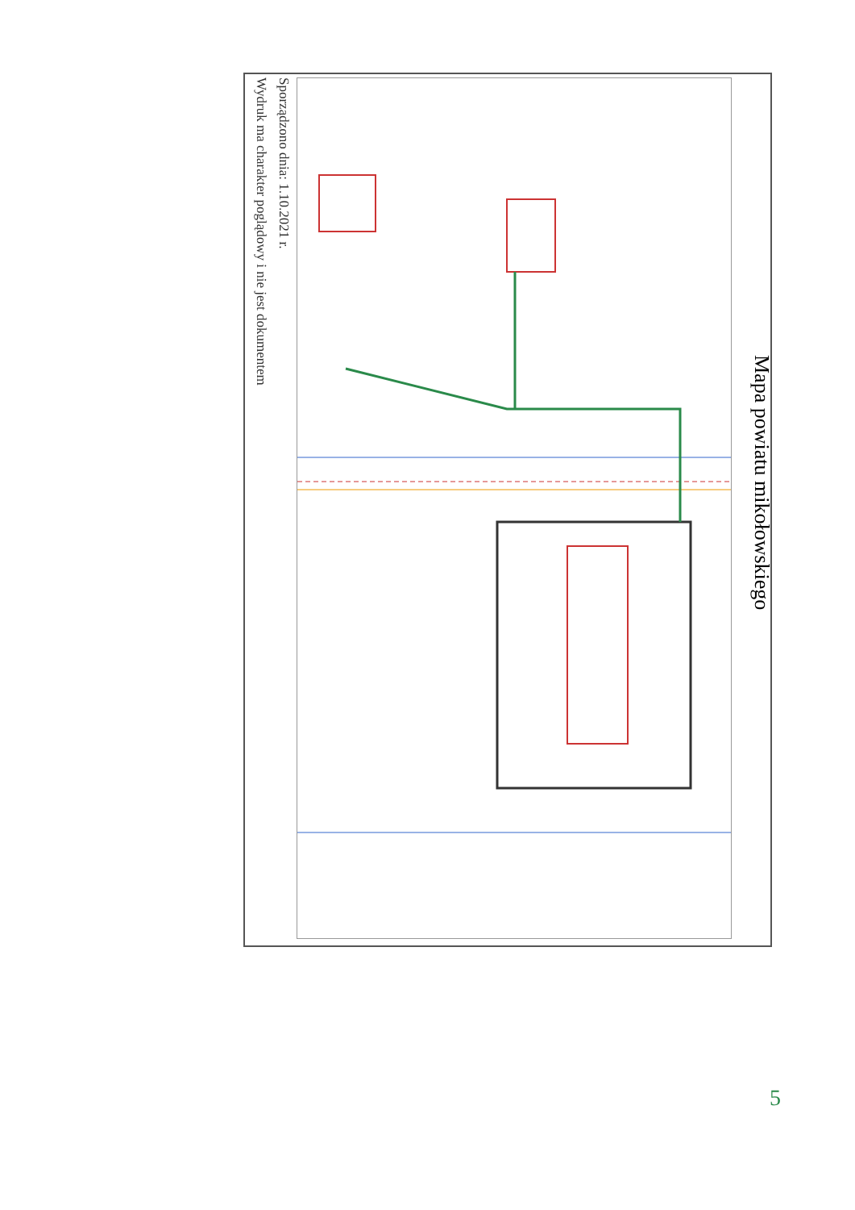Mapa powiatu mikołowskiego
Sporządzono dnia: 1.10.2021 r.
Wydruk ma charakter poglądowy i nie jest dokumentem
5